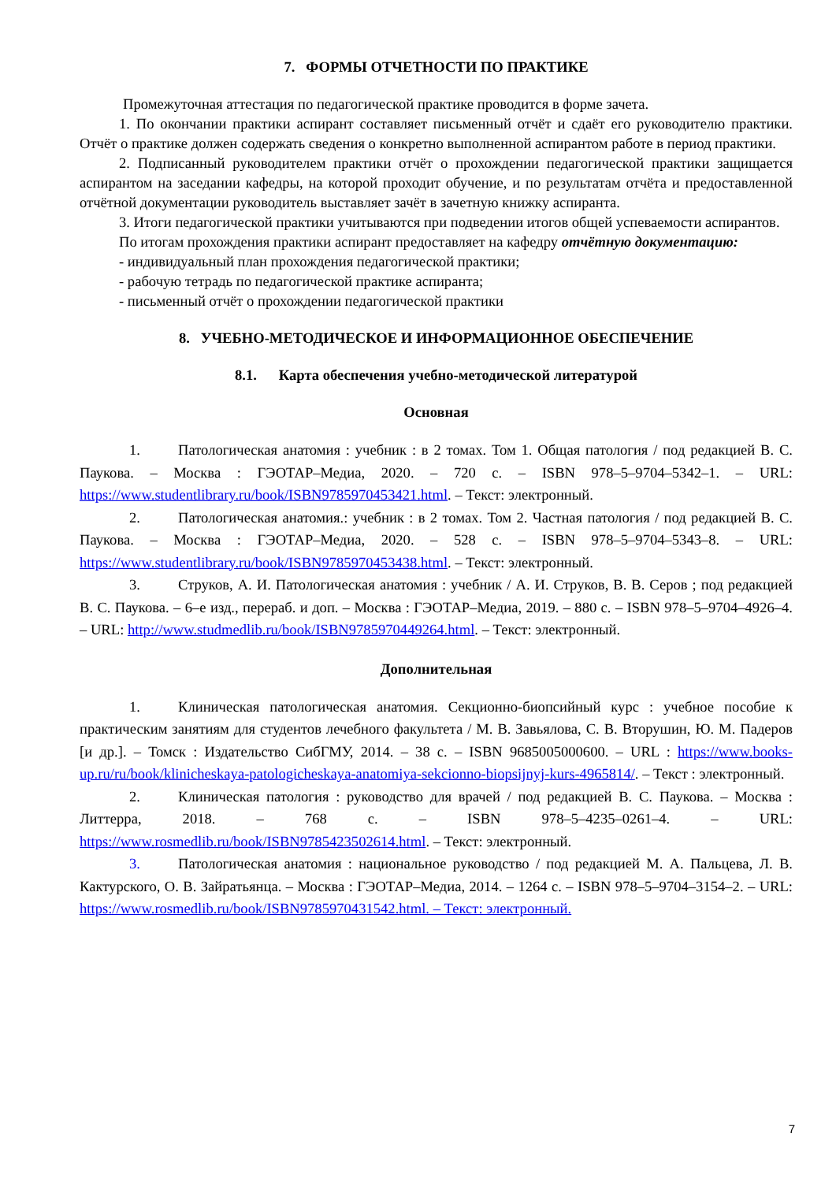7. ФОРМЫ ОТЧЕТНОСТИ ПО ПРАКТИКЕ
Промежуточная аттестация по педагогической практике проводится в форме зачета.
1. По окончании практики аспирант составляет письменный отчёт и сдаёт его руководителю практики. Отчёт о практике должен содержать сведения о конкретно выполненной аспирантом работе в период практики.
2. Подписанный руководителем практики отчёт о прохождении педагогической практики защищается аспирантом на заседании кафедры, на которой проходит обучение, и по результатам отчёта и предоставленной отчётной документации руководитель выставляет зачёт в зачетную книжку аспиранта.
3. Итоги педагогической практики учитываются при подведении итогов общей успеваемости аспирантов.
По итогам прохождения практики аспирант предоставляет на кафедру отчётную документацию:
- индивидуальный план прохождения педагогической практики;
- рабочую тетрадь по педагогической практике аспиранта;
- письменный отчёт о прохождении педагогической практики
8. УЧЕБНО-МЕТОДИЧЕСКОЕ И ИНФОРМАЦИОННОЕ ОБЕСПЕЧЕНИЕ
8.1. Карта обеспечения учебно-методической литературой
Основная
1. Патологическая анатомия : учебник : в 2 томах. Том 1. Общая патология / под редакцией В. С. Паукова. – Москва : ГЭОТАР–Медиа, 2020. – 720 с. – ISBN 978–5–9704–5342–1. – URL: https://www.studentlibrary.ru/book/ISBN9785970453421.html. – Текст: электронный.
2. Патологическая анатомия.: учебник : в 2 томах. Том 2. Частная патология / под редакцией В. С. Паукова. – Москва : ГЭОТАР–Медиа, 2020. – 528 с. – ISBN 978–5–9704–5343–8. – URL: https://www.studentlibrary.ru/book/ISBN9785970453438.html. – Текст: электронный.
3. Струков, А. И. Патологическая анатомия : учебник / А. И. Струков, В. В. Серов ; под редакцией В. С. Паукова. – 6–е изд., перераб. и доп. – Москва : ГЭОТАР–Медиа, 2019. – 880 с. – ISBN 978–5–9704–4926–4. – URL: http://www.studmedlib.ru/book/ISBN9785970449264.html. – Текст: электронный.
Дополнительная
1. Клиническая патологическая анатомия. Секционно-биопсийный курс : учебное пособие к практическим занятиям для студентов лечебного факультета / М. В. Завьялова, С. В. Вторушин, Ю. М. Падеров [и др.]. – Томск : Издательство СибГМУ, 2014. – 38 с. – ISBN 9685005000600. – URL : https://www.books-up.ru/ru/book/klinicheskaya-patologicheskaya-anatomiya-sekcionno-biopsijnyj-kurs-4965814/. – Текст : электронный.
2. Клиническая патология : руководство для врачей / под редакцией В. С. Паукова. – Москва : Литтерра, 2018. – 768 с. – ISBN 978–5–4235–0261–4. – URL: https://www.rosmedlib.ru/book/ISBN9785423502614.html. – Текст: электронный.
3. Патологическая анатомия : национальное руководство / под редакцией М. А. Пальцева, Л. В. Кактурского, О. В. Зайратьянца. – Москва : ГЭОТАР–Медиа, 2014. – 1264 с. – ISBN 978–5–9704–3154–2. – URL: https://www.rosmedlib.ru/book/ISBN9785970431542.html. – Текст: электронный.
7